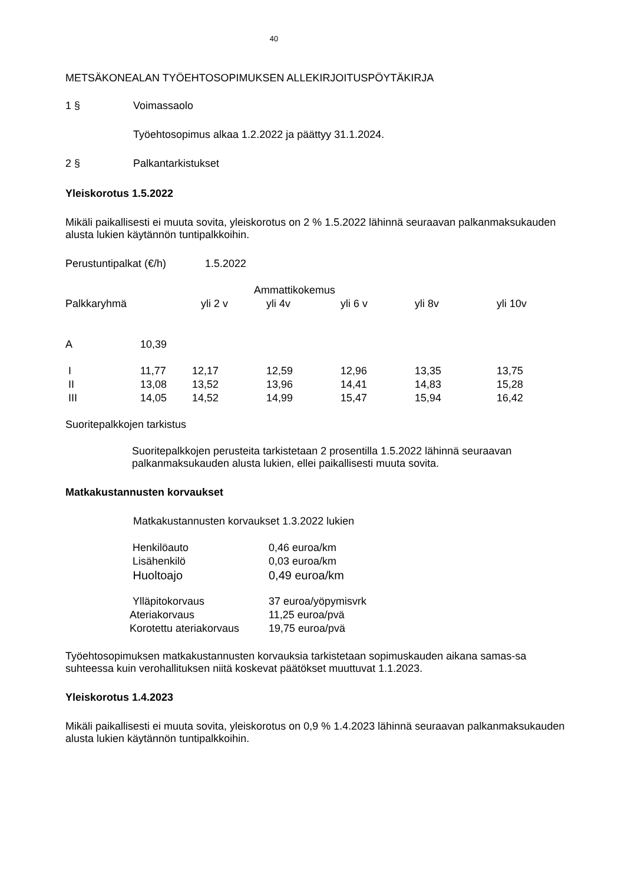40
METSÄKONEALAN TYÖEHTOSOPIMUKSEN ALLEKIRJOITUSPÖYTÄKIRJA
1 § Voimassaolo
Työehtosopimus alkaa 1.2.2022 ja päättyy 31.1.2024.
2 § Palkantarkistukset
Yleiskorotus 1.5.2022
Mikäli paikallisesti ei muuta sovita, yleiskorotus on 2 % 1.5.2022 lähinnä seuraavan palkanmaksukauden alusta lukien käytännön tuntipalkkoihin.
Perustuntipalkat (€/h) 1.5.2022
| | | Ammattikokemus | | | | |
| Palkkaryhmä | | yli 2 v | yli 4v | yli 6 v | yli 8v | yli 10v |
| A | 10,39 | | | | | |
| I | 11,77 | 12,17 | 12,59 | 12,96 | 13,35 | 13,75 |
| II | 13,08 | 13,52 | 13,96 | 14,41 | 14,83 | 15,28 |
| III | 14,05 | 14,52 | 14,99 | 15,47 | 15,94 | 16,42 |
Suoritepalkkojen tarkistus
Suoritepalkkojen perusteita tarkistetaan 2 prosentilla 1.5.2022 lähinnä seuraavan palkanmaksukauden alusta lukien, ellei paikallisesti muuta sovita.
Matkakustannusten korvaukset
Matkakustannusten korvaukset 1.3.2022 lukien
| Henkilöauto | 0,46 euroa/km |
| Lisähenkilö | 0,03 euroa/km |
| Huoltoajo | 0,49 euroa/km |
| Ylläpitokorvaus | 37 euroa/yöpymisvrk |
| Ateriakorvaus | 11,25 euroa/pvä |
| Korotettu ateriakorvaus | 19,75 euroa/pvä |
Työehtosopimuksen matkakustannusten korvauksia tarkistetaan sopimuskauden aikana samas-sa suhteessa kuin verohallituksen niitä koskevat päätökset muuttuvat 1.1.2023.
Yleiskorotus 1.4.2023
Mikäli paikallisesti ei muuta sovita, yleiskorotus on 0,9 % 1.4.2023 lähinnä seuraavan palkanmaksukauden alusta lukien käytännön tuntipalkkoihin.